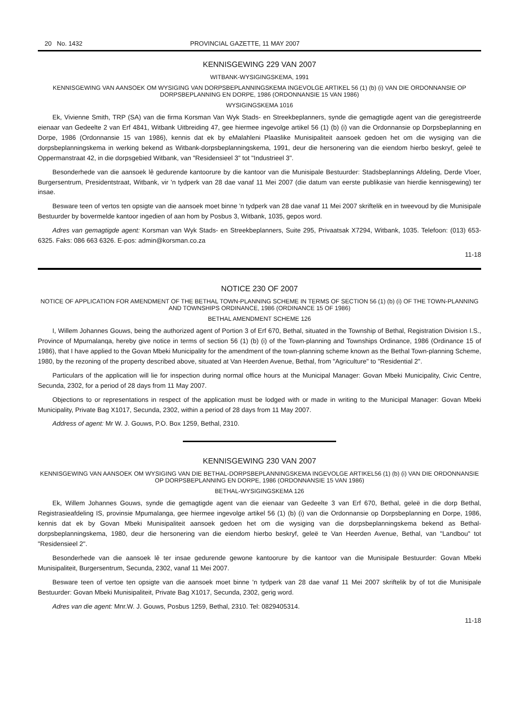20 No. 1432 PROVINCIAL GAZETTE, 11 MAY 2007
KENNISGEWING 229 VAN 2007
WITBANK-WYSIGINGSKEMA, 1991
KENNISGEWING VAN AANSOEK OM WYSIGING VAN DORPSBEPLANNINGSKEMA INGEVOLGE ARTIKEL 56 (1) (b) (i) VAN DIE ORDONNANSIE OP DORPSBEPLANNING EN DORPE, 1986 (ORDONNANSIE 15 VAN 1986)
WYSIGINGSKEMA 1016
Ek, Vivienne Smith, TRP (SA) van die firma Korsman Van Wyk Stads- en Streekbeplanners, synde die gemagtigde agent van die geregistreerde eienaar van Gedeelte 2 van Erf 4841, Witbank Uitbreiding 47, gee hiermee ingevolge artikel 56 (1) (b) (i) van die Ordonnansie op Dorpsbeplanning en Dorpe, 1986 (Ordonnansie 15 van 1986), kennis dat ek by eMalahleni Plaaslike Munisipaliteit aansoek gedoen het om die wysiging van die dorpsbeplanningskema in werking bekend as Witbank-dorpsbeplanningskema, 1991, deur die hersonering van die eiendom hierbo beskryf, geleë te Oppermanstraat 42, in die dorpsgebied Witbank, van "Residensieel 3" tot "Industrieel 3".
Besonderhede van die aansoek lê gedurende kantoorure by die kantoor van die Munisipale Bestuurder: Stadsbeplannings Afdeling, Derde Vloer, Burgersentrum, Presidentstraat, Witbank, vir 'n tydperk van 28 dae vanaf 11 Mei 2007 (die datum van eerste publikasie van hierdie kennisgewing) ter insae.
Besware teen of vertos ten opsigte van die aansoek moet binne 'n tydperk van 28 dae vanaf 11 Mei 2007 skriftelik en in tweevoud by die Munisipale Bestuurder by bovermelde kantoor ingedien of aan hom by Posbus 3, Witbank, 1035, gepos word.
Adres van gemagtigde agent: Korsman van Wyk Stads- en Streekbeplanners, Suite 295, Privaatsak X7294, Witbank, 1035. Telefoon: (013) 653-6325. Faks: 086 663 6326. E-pos: admin@korsman.co.za
11-18
NOTICE 230 OF 2007
NOTICE OF APPLICATION FOR AMENDMENT OF THE BETHAL TOWN-PLANNING SCHEME IN TERMS OF SECTION 56 (1) (b) (i) OF THE TOWN-PLANNING AND TOWNSHIPS ORDINANCE, 1986 (ORDINANCE 15 OF 1986)
BETHAL AMENDMENT SCHEME 126
I, Willem Johannes Gouws, being the authorized agent of Portion 3 of Erf 670, Bethal, situated in the Township of Bethal, Registration Division I.S., Province of Mpurnalanqa, hereby give notice in terms of section 56 (1) (b) (i) of the Town-planning and Townships Ordinance, 1986 (Ordinance 15 of 1986), that I have applied to the Govan Mbeki Municipality for the amendment of the town-planning scheme known as the Bethal Town-planning Scheme, 1980, by the rezoning of the property described above, situated at Van Heerden Avenue, Bethal, from "Agriculture" to "Residential 2".
Particulars of the application will lie for inspection during normal office hours at the Municipal Manager: Govan Mbeki Municipality, Civic Centre, Secunda, 2302, for a period of 28 days from 11 May 2007.
Objections to or representations in respect of the application must be lodged with or made in writing to the Municipal Manager: Govan Mbeki Municipality, Private Bag X1017, Secunda, 2302, within a period of 28 days from 11 May 2007.
Address of agent: Mr W. J. Gouws, P.O. Box 1259, Bethal, 2310.
KENNISGEWING 230 VAN 2007
KENNISGEWING VAN AANSOEK OM WYSIGING VAN DIE BETHAL-DORPSBEPLANNINGSKEMA INGEVOLGE ARTIKEL56 (1) (b) (i) VAN DIE ORDONNANSIE OP DORPSBEPLANNING EN DORPE, 1986 (ORDONNANSIE 15 VAN 1986)
BETHAL-WYSIGINGSKEMA 126
Ek, Willem Johannes Gouws, synde die gemagtigde agent van die eienaar van Gedeelte 3 van Erf 670, Bethal, geleë in die dorp Bethal, Registrasieafdeling IS, provinsie Mpumalanga, gee hiermee ingevolge artikel 56 (1) (b) (i) van die Ordonnansie op Dorpsbeplanning en Dorpe, 1986, kennis dat ek by Govan Mbeki Munisipaliteit aansoek gedoen het om die wysiging van die dorpsbeplanningskema bekend as Bethal-dorpsbeplanningskema, 1980, deur die hersonering van die eiendom hierbo beskryf, geleë te Van Heerden Avenue, Bethal, van "Landbou" tot "Residensieel 2".
Besonderhede van die aansoek lê ter insae gedurende gewone kantoorure by die kantoor van die Munisipale Bestuurder: Govan Mbeki Munisipaliteit, Burgersentrum, Secunda, 2302, vanaf 11 Mei 2007.
Besware teen of vertoe ten opsigte van die aansoek moet binne 'n tydperk van 28 dae vanaf 11 Mei 2007 skriftelik by of tot die Munisipale Bestuurder: Govan Mbeki Munisipaliteit, Private Bag X1017, Secunda, 2302, gerig word.
Adres van die agent: Mnr.W. J. Gouws, Posbus 1259, Bethal, 2310. Tel: 0829405314.
11-18